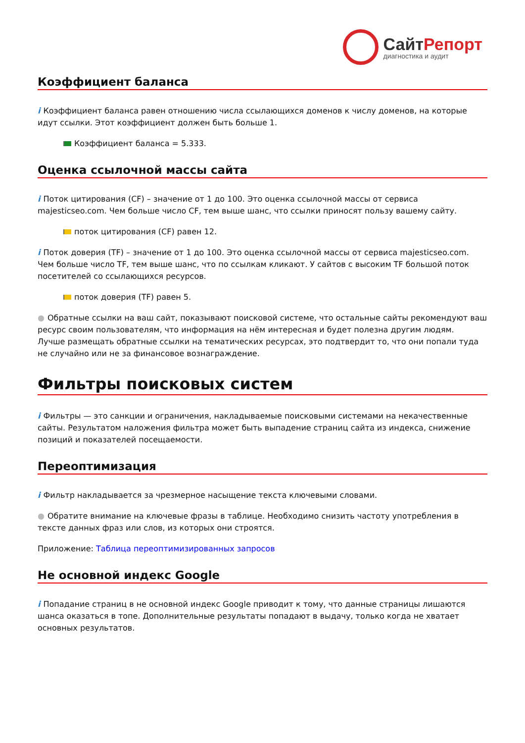СайтРепорт
диагностика и аудит
Коэффициент баланса
i Коэффициент баланса равен отношению числа ссылающихся доменов к числу доменов, на которые идут ссылки. Этот коэффициент должен быть больше 1.
Коэффициент баланса = 5.333.
Оценка ссылочной массы сайта
i Поток цитирования (CF) – значение от 1 до 100. Это оценка ссылочной массы от сервиса majesticseo.com. Чем больше число CF, тем выше шанс, что ссылки приносят пользу вашему сайту.
поток цитирования (CF) равен 12.
i Поток доверия (TF) – значение от 1 до 100. Это оценка ссылочной массы от сервиса majesticseo.com. Чем больше число TF, тем выше шанс, что по ссылкам кликают. У сайтов с высоким TF большой поток посетителей со ссылающихся ресурсов.
поток доверия (TF) равен 5.
● Обратные ссылки на ваш сайт, показывают поисковой системе, что остальные сайты рекомендуют ваш ресурс своим пользователям, что информация на нём интересная и будет полезна другим людям.
Лучше размещать обратные ссылки на тематических ресурсах, это подтвердит то, что они попали туда не случайно или не за финансовое вознаграждение.
Фильтры поисковых систем
i Фильтры — это санкции и ограничения, накладываемые поисковыми системами на некачественные сайты. Результатом наложения фильтра может быть выпадение страниц сайта из индекса, снижение позиций и показателей посещаемости.
Переоптимизация
i Фильтр накладывается за чрезмерное насыщение текста ключевыми словами.
● Обратите внимание на ключевые фразы в таблице. Необходимо снизить частоту употребления в тексте данных фраз или слов, из которых они строятся.
Приложение: Таблица переоптимизированных запросов
Не основной индекс Google
i Попадание страниц в не основной индекс Google приводит к тому, что данные страницы лишаются шанса оказаться в топе. Дополнительные результаты попадают в выдачу, только когда не хватает основных результатов.